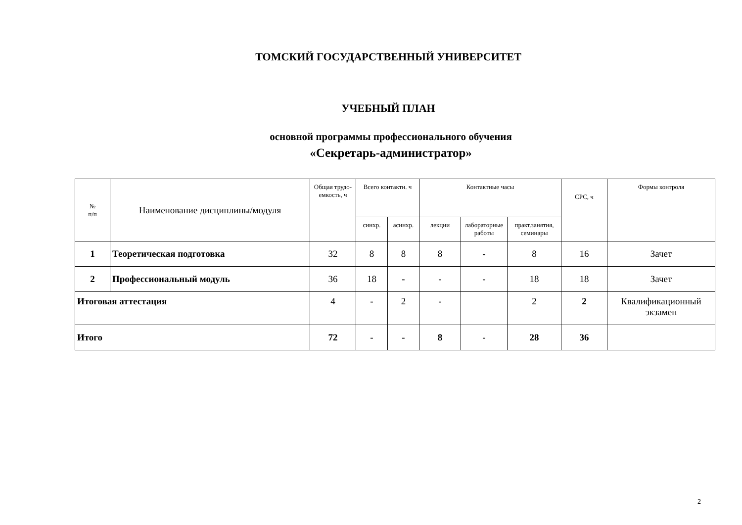ТОМСКИЙ ГОСУДАРСТВЕННЫЙ УНИВЕРСИТЕТ
УЧЕБНЫЙ ПЛАН
основной программы профессионального обучения
«Секретарь-администратор»
| № п/п | Наименование дисциплины/модуля | Общая трудо-емкость, ч | Всего контактн. ч | | Контактные часы | | | СРС, ч | Формы контроля |
| --- | --- | --- | --- | --- | --- | --- | --- | --- | --- |
| | | | синхр. | асинхр. | лекции | лабораторные работы | практ.занятия, семинары | | |
| 1 | Теоретическая подготовка | 32 | 8 | 8 | 8 | - | 8 | 16 | Зачет |
| 2 | Профессиональный модуль | 36 | 18 | - | - | - | 18 | 18 | Зачет |
| Итоговая аттестация | | 4 | - | 2 | - | | 2 | 2 | Квалификационный экзамен |
| Итого | | 72 | - | - | 8 | - | 28 | 36 | |
2